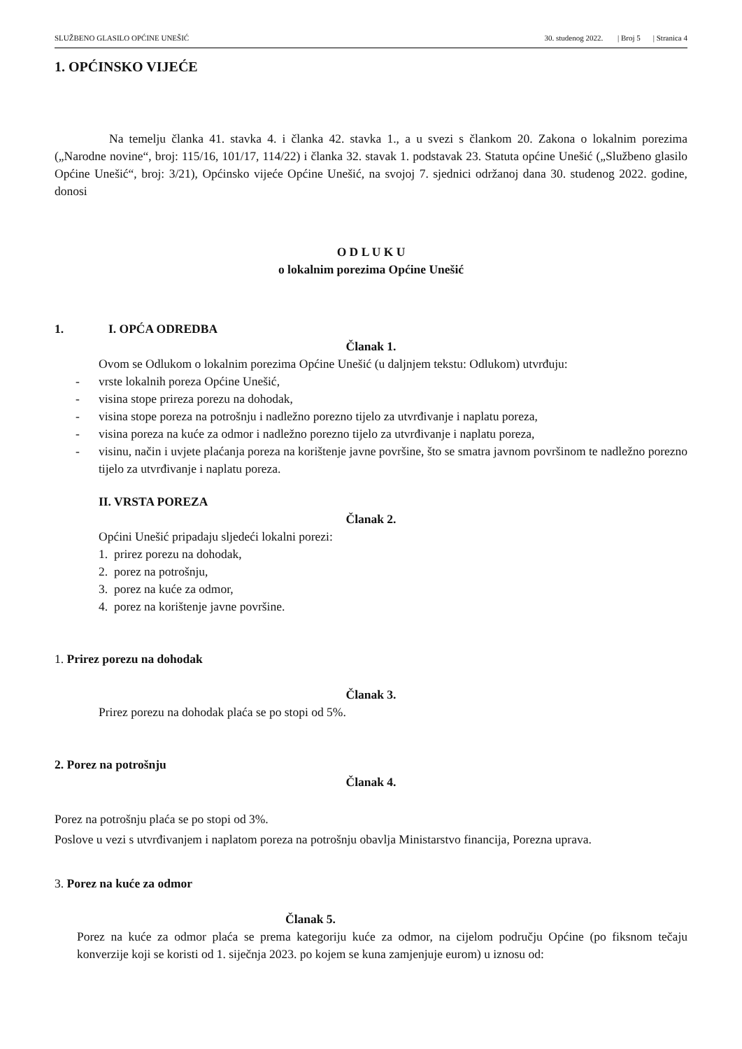SLUŽBENO GLASILO OPĆINE UNEŠIĆ 30. studenog 2022. | Broj 5 | Stranica 4
1. OPĆINSKO VIJEĆE
Na temelju članka 41. stavka 4. i članka 42. stavka 1., a u svezi s člankom 20. Zakona o lokalnim porezima („Narodne novine“, broj: 115/16, 101/17, 114/22) i članka 32. stavak 1. podstavak 23. Statuta općine Unešić („Službeno glasilo Općine Unešić“, broj: 3/21), Općinsko vijeće Općine Unešić, na svojoj 7. sjednici održanoj dana 30. studenog 2022. godine, donosi
O D L U K U
o lokalnim porezima Općine Unešić
1. I. OPĆA ODREDBA
Članak 1.
Ovom se Odlukom o lokalnim porezima Općine Unešić (u daljnjem tekstu: Odlukom) utvrđuju:
- vrste lokalnih poreza Općine Unešić,
- visina stope prireza porezu na dohodak,
- visina stope poreza na potrošnju i nadležno porezno tijelo za utvrđivanje i naplatu poreza,
- visina poreza na kuće za odmor i nadležno porezno tijelo za utvrđivanje i naplatu poreza,
- visinu, način i uvjete plaćanja poreza na korištenje javne površine, što se smatra javnom površinom te nadležno porezno tijelo za utvrđivanje i naplatu poreza.
II. VRSTA POREZA
Članak 2.
Općini Unešić pripadaju sljedeći lokalni porezi:
1. prirez porezu na dohodak,
2. porez na potrošnju,
3. porez na kuće za odmor,
4. porez na korištenje javne površine.
1. Prirez porezu na dohodak
Članak 3.
Prirez porezu na dohodak plaća se po stopi od 5%.
2. Porez na potrošnju
Članak 4.
Porez na potrošnju plaća se po stopi od 3%.
Poslove u vezi s utvrđivanjem i naplatom poreza na potrošnju obavlja Ministarstvo financija, Porezna uprava.
3. Porez na kuće za odmor
Članak 5.
Porez na kuće za odmor plaća se prema kategoriju kuće za odmor, na cijelom području Općine (po fiksnom tečaju konverzije koji se koristi od 1. siječnja 2023. po kojem se kuna zamjenjuje eurom) u iznosu od: